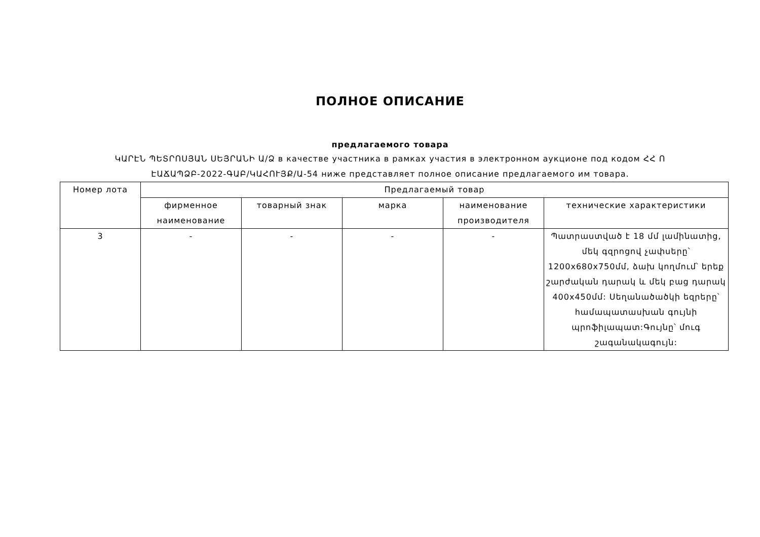ПОЛНОЕ ОПИСАНИЕ
предлагаемого товара
ԿԱՐԷՆ ՊԵՏՐՈՍՅԱՆ ՍԵՅՐԱՆԻ Ա/Ձ в качестве участника в рамках участия в электронном аукционе под кодом ՀՀ Ո ԷԱՃԱՊՁԲ-2022-ԳԱԲ/ԿԱՀՈՒՅՔ/Ա-54 ниже представляет полное описание предлагаемого им товара.
| Номер лота | Предлагаемый товар | | | | |
| --- | --- | --- | --- | --- | --- |
| | фирменное наименование | товарный знак | марка | наименование производителя | технические характеристики |
| 3 | - | - | - | - | Պատրաստված է 18 մմ լամինատից, մեկ գզրոցով չափսերը՝ 1200x680x750մմ, ձախ կողմում՝ երեք շարժական դարակ և մեկ բաց դարակ 400x450մմ: Սեղանածածկի եզրերը՝ համապատասխան գույնի պրոֆիլապատ:Գույնը՝ մուգ շագանակագույն: |